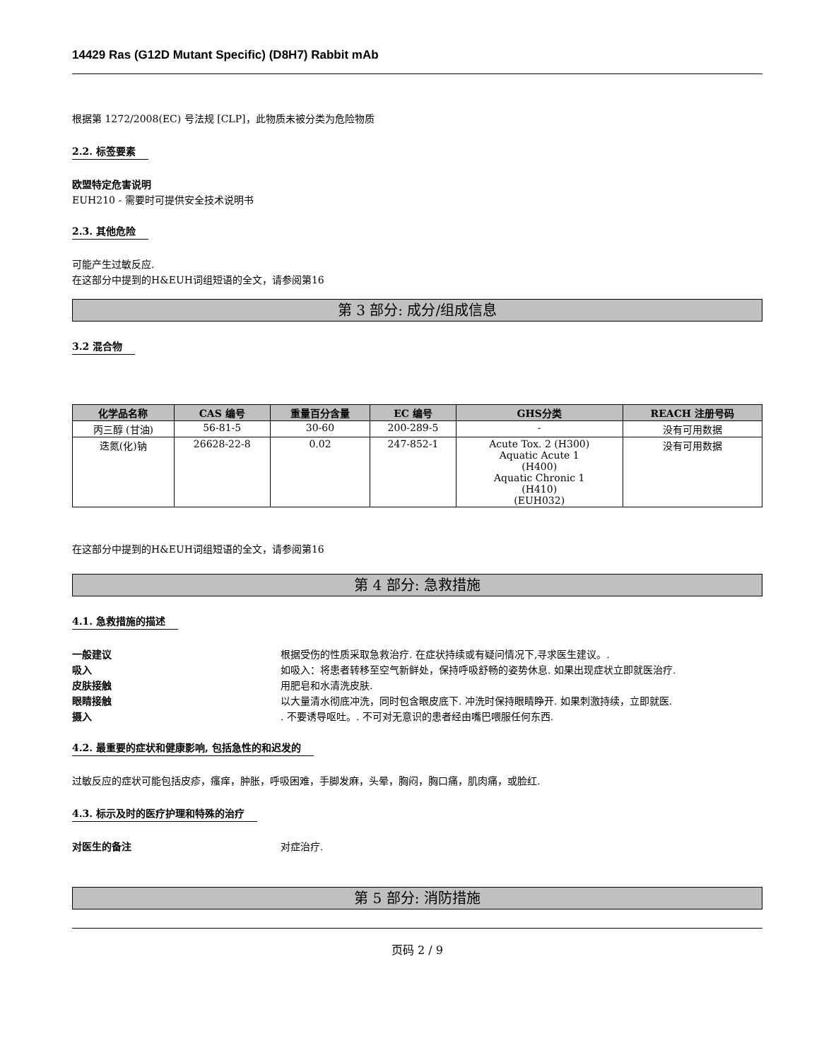14429 Ras (G12D Mutant Specific) (D8H7) Rabbit mAb
根据第 1272/2008(EC) 号法规 [CLP]，此物质未被分类为危险物质
2.2. 标签要素
欧盟特定危害说明
EUH210 - 需要时可提供安全技术说明书
2.3. 其他危险
可能产生过敏反应.
在这部分中提到的H&EUH词组短语的全文，请参阅第16
第 3 部分: 成分/组成信息
3.2 混合物
| 化学品名称 | CAS 编号 | 重量百分含量 | EC 编号 | GHS分类 | REACH 注册号码 |
| --- | --- | --- | --- | --- | --- |
| 丙三醇 (甘油) | 56-81-5 | 30-60 | 200-289-5 | - | 没有可用数据 |
| 迭氮(化)钠 | 26628-22-8 | 0.02 | 247-852-1 | Acute Tox. 2 (H300) Aquatic Acute 1 (H400) Aquatic Chronic 1 (H410) (EUH032) | 没有可用数据 |
在这部分中提到的H&EUH词组短语的全文，请参阅第16
第 4 部分: 急救措施
4.1. 急救措施的描述
一般建议 根据受伤的性质采取急救治疗. 在症状持续或有疑问情况下,寻求医生建议。.
吸入 如吸入：将患者转移至空气新鲜处，保持呼吸舒畅的姿势休息. 如果出现症状立即就医治疗.
皮肤接触 用肥皂和水清洗皮肤.
眼睛接触 以大量清水彻底冲洗，同时包含眼皮底下. 冲洗时保持眼睛睁开. 如果刺激持续，立即就医.
摄入. 不要诱导呕吐。. 不可对无意识的患者经由嘴巴喂服任何东西.
4.2. 最重要的症状和健康影响, 包括急性的和迟发的
过敏反应的症状可能包括皮疹，瘙痒，肿胀，呼吸困难，手脚发麻，头晕，胸闷，胸口痛，肌肉痛，或脸红.
4.3. 标示及时的医疗护理和特殊的治疗
对医生的备注 对症治疗.
第 5 部分: 消防措施
页码 2 / 9